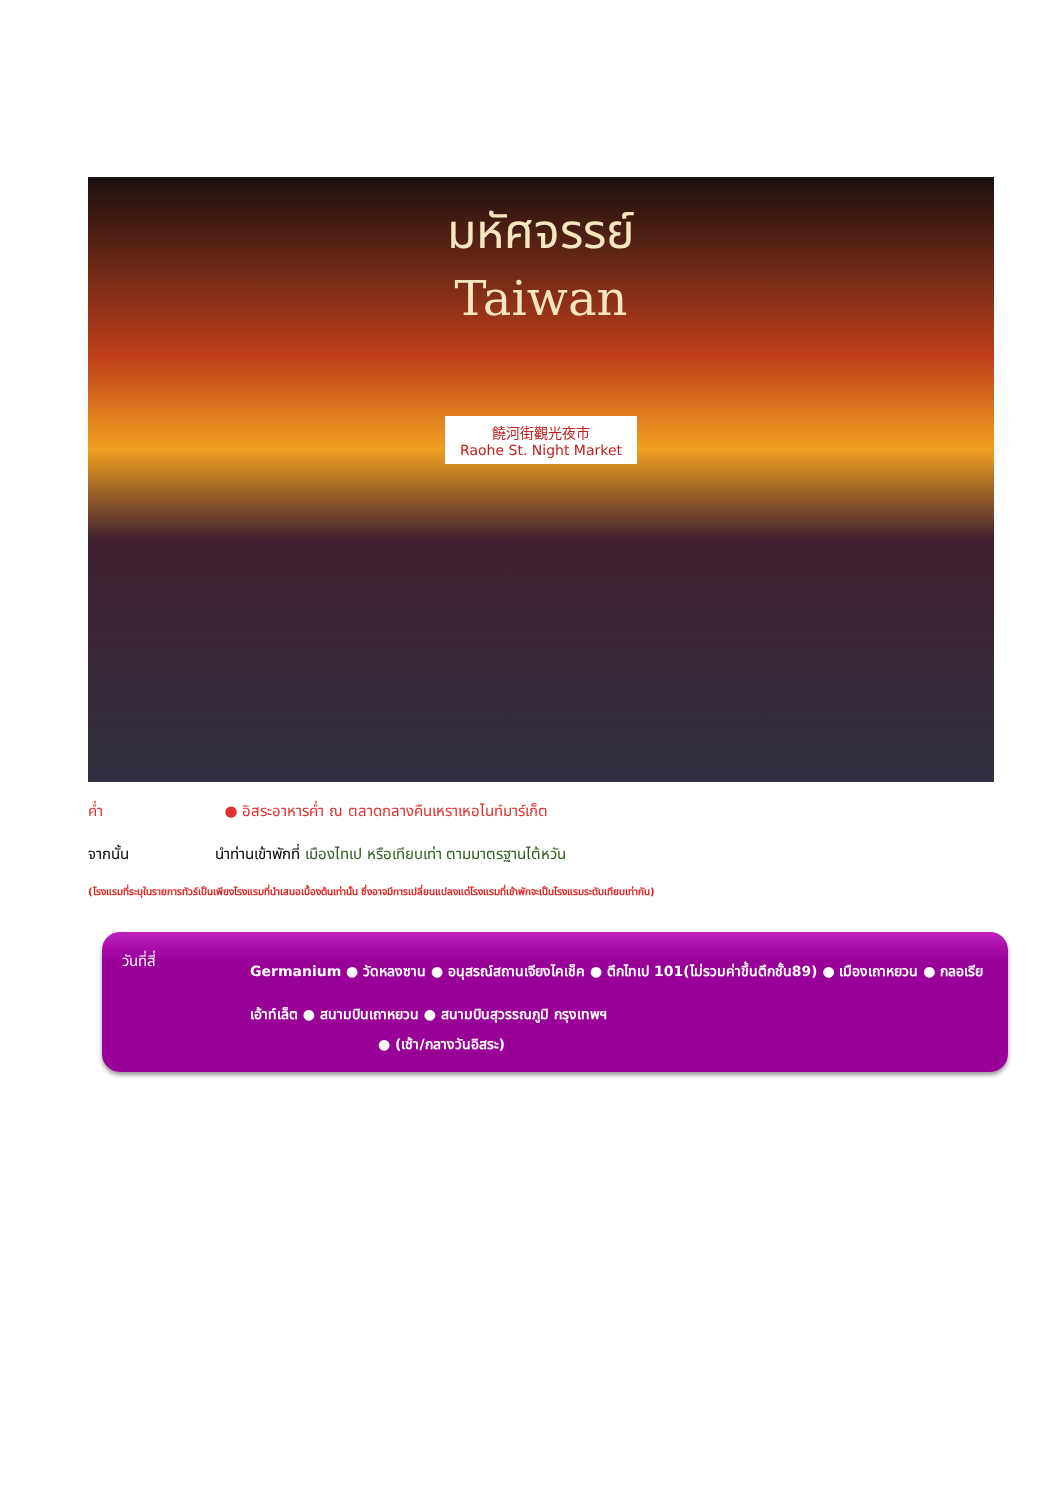มหัศจรรย์
Taiwan
饒河街觀光夜市
Raohe St. Night Market
ค่ำ ● อิสระอาหารค่ำ ณ ตลาดกลางคืนเหราเหอไนท์มาร์เก็ต
จากนั้น นำท่านเข้าพักที่ เมืองไทเป หรือเทียบเท่า ตามมาตรฐานไต้หวัน
(โรงแรมที่ระบุในรายการทัวร์เป็นเพียงโรงแรมที่นำเสนอเบื้องต้นเท่านั้น ซึ่งอาจมีการเปลี่ยนแปลงแต่โรงแรมที่เข้าพักจะเป็นโรงแรมระดับเทียบเท่ากัน)
วันที่สี่
Germanium ● วัดหลงซาน ● อนุสรณ์สถานเจียงไคเช็ค ● ตึกไทเป 101(ไม่รวมค่าขึ้นตึกชั้น89) ● เมืองเถาหยวน ● กลอเรียเอ้าท์เล็ต ● สนามบินเถาหยวน ● สนามบินสุวรรณภูมิ กรุงเทพฯ
● (เช้า/กลางวันอิสระ)